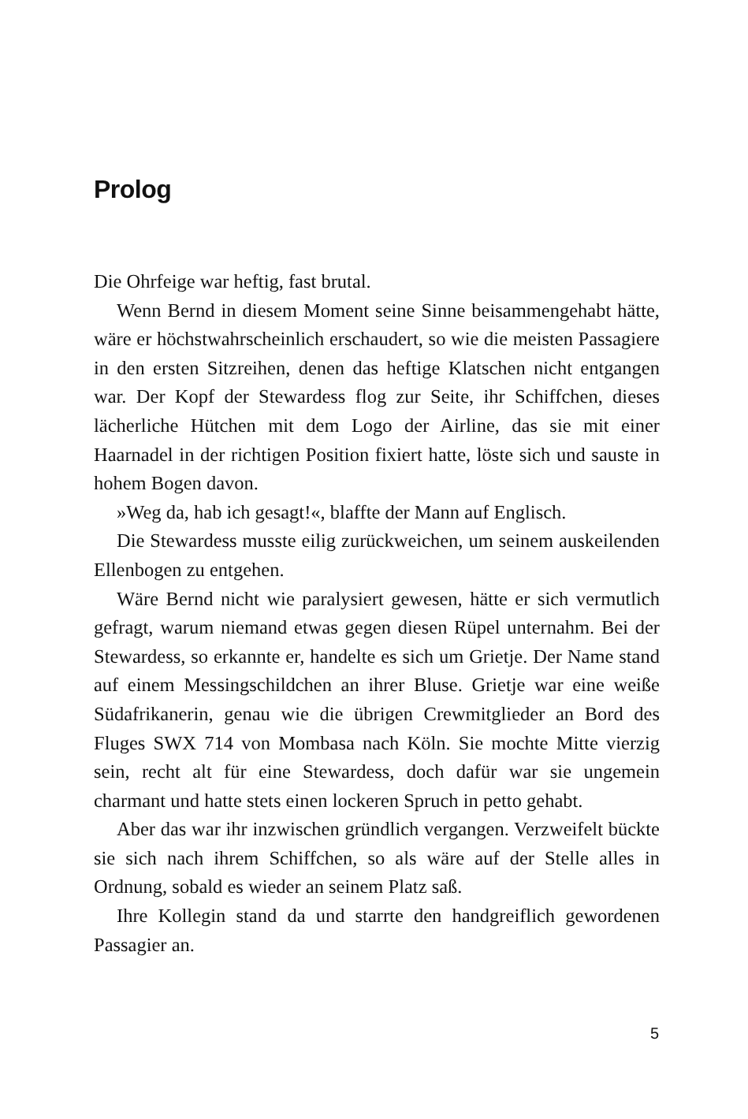Prolog
Die Ohrfeige war heftig, fast brutal.
Wenn Bernd in diesem Moment seine Sinne beisammengehabt hätte, wäre er höchstwahrscheinlich erschaudert, so wie die meisten Passagiere in den ersten Sitzreihen, denen das heftige Klatschen nicht entgangen war. Der Kopf der Stewardess flog zur Seite, ihr Schiffchen, dieses lächerliche Hütchen mit dem Logo der Airline, das sie mit einer Haarnadel in der richtigen Position fixiert hatte, löste sich und sauste in hohem Bogen davon.
»Weg da, hab ich gesagt!«, blaffte der Mann auf Englisch.
Die Stewardess musste eilig zurückweichen, um seinem auskeilenden Ellenbogen zu entgehen.
Wäre Bernd nicht wie paralysiert gewesen, hätte er sich vermutlich gefragt, warum niemand etwas gegen diesen Rüpel unternahm. Bei der Stewardess, so erkannte er, handelte es sich um Grietje. Der Name stand auf einem Messingschildchen an ihrer Bluse. Grietje war eine weiße Südafrikanerin, genau wie die übrigen Crewmitglieder an Bord des Fluges SWX 714 von Mombasa nach Köln. Sie mochte Mitte vierzig sein, recht alt für eine Stewardess, doch dafür war sie ungemein charmant und hatte stets einen lockeren Spruch in petto gehabt.
Aber das war ihr inzwischen gründlich vergangen. Verzweifelt bückte sie sich nach ihrem Schiffchen, so als wäre auf der Stelle alles in Ordnung, sobald es wieder an seinem Platz saß.
Ihre Kollegin stand da und starrte den handgreiflich gewordenen Passagier an.
5